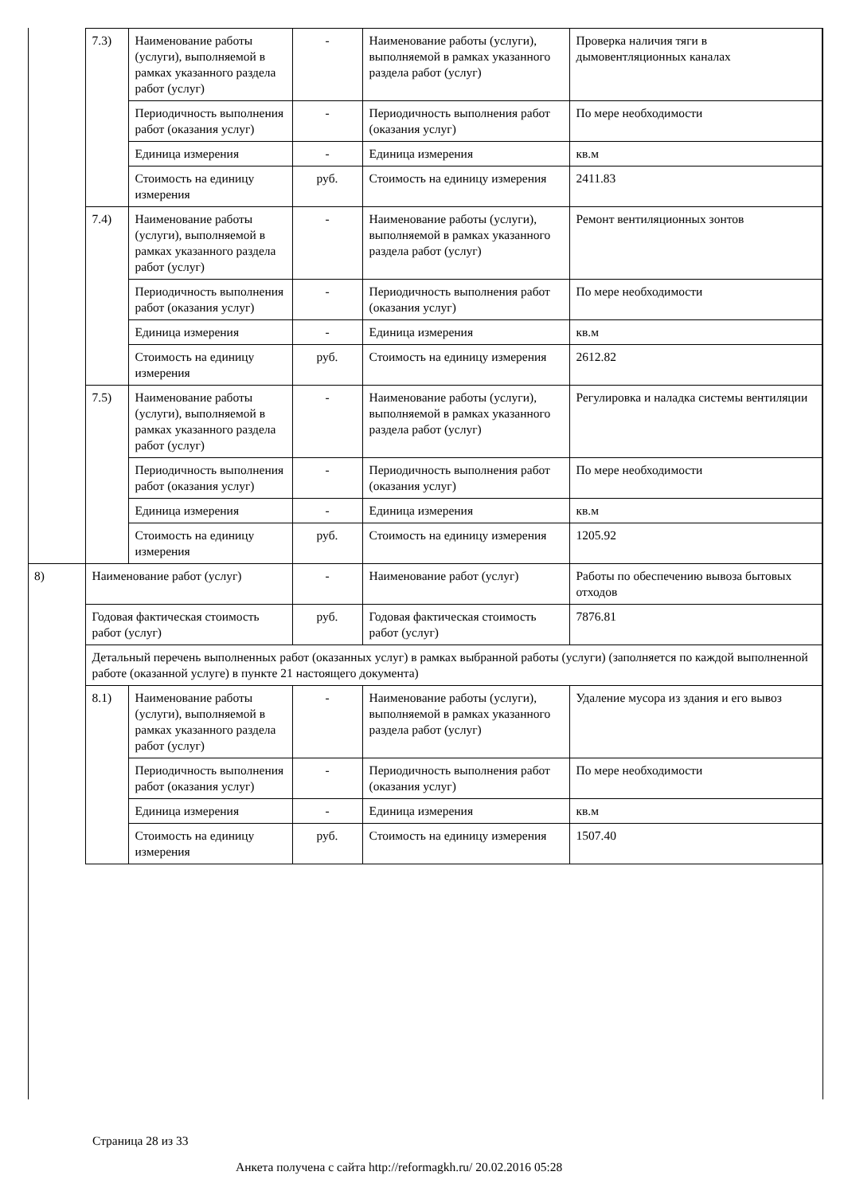| | 7.3) | Наименование работы (услуги), выполняемой в рамках указанного раздела работ (услуг) | - | Наименование работы (услуги), выполняемой в рамках указанного раздела работ (услуг) | Проверка наличия тяги в дымовентляционных каналах |
| | | Периодичность выполнения работ (оказания услуг) | - | Периодичность выполнения работ (оказания услуг) | По мере необходимости |
| | | Единица измерения | - | Единица измерения | кв.м |
| | | Стоимость на единицу измерения | руб. | Стоимость на единицу измерения | 2411.83 |
| | 7.4) | Наименование работы (услуги), выполняемой в рамках указанного раздела работ (услуг) | - | Наименование работы (услуги), выполняемой в рамках указанного раздела работ (услуг) | Ремонт вентиляционных зонтов |
| | | Периодичность выполнения работ (оказания услуг) | - | Периодичность выполнения работ (оказания услуг) | По мере необходимости |
| | | Единица измерения | - | Единица измерения | кв.м |
| | | Стоимость на единицу измерения | руб. | Стоимость на единицу измерения | 2612.82 |
| | 7.5) | Наименование работы (услуги), выполняемой в рамках указанного раздела работ (услуг) | - | Наименование работы (услуги), выполняемой в рамках указанного раздела работ (услуг) | Регулировка и наладка системы вентиляции |
| | | Периодичность выполнения работ (оказания услуг) | - | Периодичность выполнения работ (оказания услуг) | По мере необходимости |
| | | Единица измерения | - | Единица измерения | кв.м |
| | | Стоимость на единицу измерения | руб. | Стоимость на единицу измерения | 1205.92 |
| 8) | Наименование работ (услуг) | | - | Наименование работ (услуг) | Работы по обеспечению вывоза бытовых отходов |
| | Годовая фактическая стоимость работ (услуг) | | руб. | Годовая фактическая стоимость работ (услуг) | 7876.81 |
| | Детальный перечень выполненных работ (оказанных услуг) в рамках выбранной работы (услуги) (заполняется по каждой выполненной работе (оказанной услуге) в пункте 21 настоящего документа) | | | | |
| | 8.1) | Наименование работы (услуги), выполняемой в рамках указанного раздела работ (услуг) | - | Наименование работы (услуги), выполняемой в рамках указанного раздела работ (услуг) | Удаление мусора из здания и его вывоз |
| | | Периодичность выполнения работ (оказания услуг) | - | Периодичность выполнения работ (оказания услуг) | По мере необходимости |
| | | Единица измерения | - | Единица измерения | кв.м |
| | | Стоимость на единицу измерения | руб. | Стоимость на единицу измерения | 1507.40 |
Страница 28 из 33
Анкета получена с сайта http://reformagkh.ru/ 20.02.2016 05:28